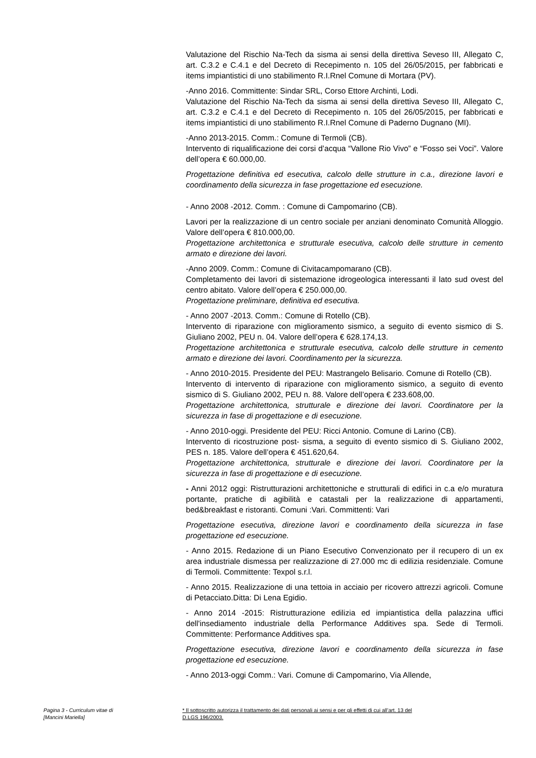Valutazione del Rischio Na-Tech da sisma ai sensi della direttiva Seveso III, Allegato C, art. C.3.2 e C.4.1 e del Decreto di Recepimento n. 105 del 26/05/2015, per fabbricati e items impiantistici di uno stabilimento R.I.Rnel Comune di Mortara (PV).
-Anno 2016. Committente: Sindar SRL, Corso Ettore Archinti, Lodi.
Valutazione del Rischio Na-Tech da sisma ai sensi della direttiva Seveso III, Allegato C, art. C.3.2 e C.4.1 e del Decreto di Recepimento n. 105 del 26/05/2015, per fabbricati e items impiantistici di uno stabilimento R.I.Rnel Comune di Paderno Dugnano (MI).
-Anno 2013-2015. Comm.: Comune di Termoli (CB).
Intervento di riqualificazione dei corsi d’acqua “Vallone Rio Vivo” e “Fosso sei Voci”. Valore dell’opera € 60.000,00.
Progettazione definitiva ed esecutiva, calcolo delle strutture in c.a., direzione lavori e coordinamento della sicurezza in fase progettazione ed esecuzione.
- Anno 2008 -2012. Comm. : Comune di Campomarino (CB).
Lavori per la realizzazione di un centro sociale per anziani denominato Comunità Alloggio. Valore dell’opera € 810.000,00.
Progettazione architettonica e strutturale esecutiva, calcolo delle strutture in cemento armato e direzione dei lavori.
-Anno 2009. Comm.: Comune di Civitacampomarano (CB).
Completamento dei lavori di sistemazione idrogeologica interessanti il lato sud ovest del centro abitato. Valore dell’opera € 250.000,00.
Progettazione preliminare, definitiva ed esecutiva.
- Anno 2007 -2013. Comm.: Comune di Rotello (CB).
Intervento di riparazione con miglioramento sismico, a seguito di evento sismico di S. Giuliano 2002, PEU n. 04. Valore dell’opera € 628.174,13.
Progettazione architettonica e strutturale esecutiva, calcolo delle strutture in cemento armato e direzione dei lavori. Coordinamento per la sicurezza.
- Anno 2010-2015. Presidente del PEU: Mastrangelo Belisario. Comune di Rotello (CB).
Intervento di intervento di riparazione con miglioramento sismico, a seguito di evento sismico di S. Giuliano 2002, PEU n. 88. Valore dell’opera € 233.608,00.
Progettazione architettonica, strutturale e direzione dei lavori. Coordinatore per la sicurezza in fase di progettazione e di esecuzione.
- Anno 2010-oggi. Presidente del PEU: Ricci Antonio. Comune di Larino (CB).
Intervento di ricostruzione post- sisma, a seguito di evento sismico di S. Giuliano 2002, PES n. 185. Valore dell’opera € 451.620,64.
Progettazione architettonica, strutturale e direzione dei lavori. Coordinatore per la sicurezza in fase di progettazione e di esecuzione.
- Anni 2012 oggi: Ristrutturazioni architettoniche e strutturali di edifici in c.a e/o muratura portante, pratiche di agibilità e catastali per la realizzazione di appartamenti, bed&breakfast e ristoranti. Comuni :Vari. Committenti: Vari
Progettazione esecutiva, direzione lavori e coordinamento della sicurezza in fase progettazione ed esecuzione.
- Anno 2015. Redazione di un Piano Esecutivo Convenzionato per il recupero di un ex area industriale dismessa per realizzazione di 27.000 mc di edilizia residenziale. Comune di Termoli. Committente: Texpol s.r.l.
- Anno 2015. Realizzazione di una tettoia in acciaio per ricovero attrezzi agricoli. Comune di Petacciato.Ditta: Di Lena Egidio.
- Anno 2014 -2015: Ristrutturazione edilizia ed impiantistica della palazzina uffici dell'insediamento industriale della Performance Additives spa. Sede di Termoli. Committente: Performance Additives spa.
Progettazione esecutiva, direzione lavori e coordinamento della sicurezza in fase progettazione ed esecuzione.
- Anno 2013-oggi Comm.: Vari. Comune di Campomarino, Via Allende,
Pagina 3 - Curriculum vitae di
[Mancini Mariella]
* Il sottoscritto autorizza il trattamento dei dati personali ai sensi e per gli effetti di cui all’art. 13 del
D.LGS 196/2003.